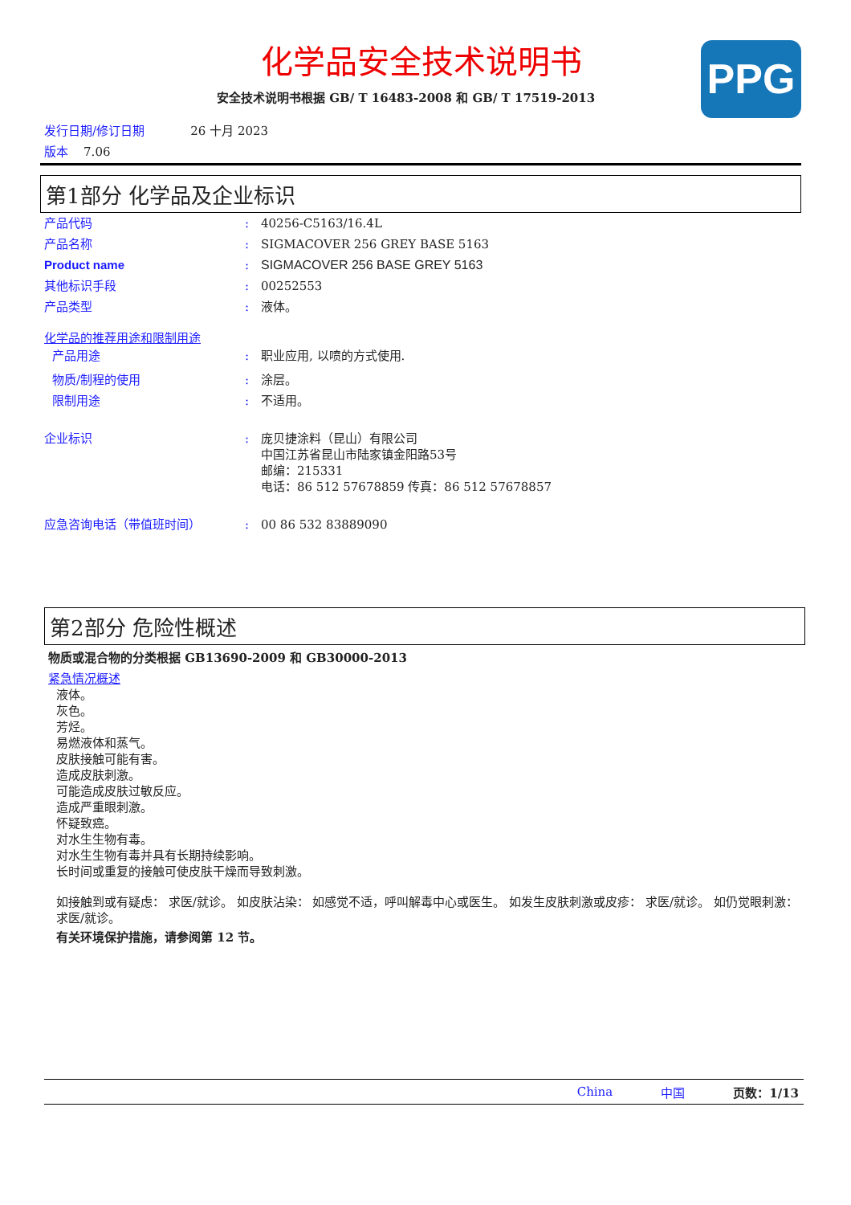化学品安全技术说明书
安全技术说明书根据 GB/ T 16483-2008 和 GB/ T 17519-2013
PPG
发行日期/修订日期 26 十月 2023
版本 7.06
第1部分 化学品及企业标识
产品代码: 40256-C5163/16.4L
产品名称: SIGMACOVER 256 GREY BASE 5163
Product name: SIGMACOVER 256 BASE GREY 5163
其他标识手段: 00252553
产品类型: 液体。
化学品的推荐用途和限制用途
产品用途: 职业应用, 以喷的方式使用.
物质/制程的使用: 涂层。
限制用途: 不适用。
企业标识: 庞贝捷涂料（昆山）有限公司
中国江苏省昆山市陆家镇金阳路53号
邮编：215331
电话：86 512 57678859 传真：86 512 57678857
应急咨询电话（带值班时间）: 00 86 532 83889090
第2部分 危险性概述
物质或混合物的分类根据 GB13690-2009 和 GB30000-2013
紧急情况概述
液体。
灰色。
芳烃。
易燃液体和蒸气。
皮肤接触可能有害。
造成皮肤刺激。
可能造成皮肤过敏反应。
造成严重眼刺激。
怀疑致癌。
对水生生物有毒。
对水生生物有毒并具有长期持续影响。
长时间或重复的接触可使皮肤干燥而导致刺激。
如接触到或有疑虑： 求医/就诊。 如皮肤沾染： 如感觉不适，呼叫解毒中心或医生。 如发生皮肤刺激或皮疹： 求医/就诊。 如仍觉眼刺激： 求医/就诊。
有关环境保护措施，请参阅第 12 节。
China 中国 页数：1/13